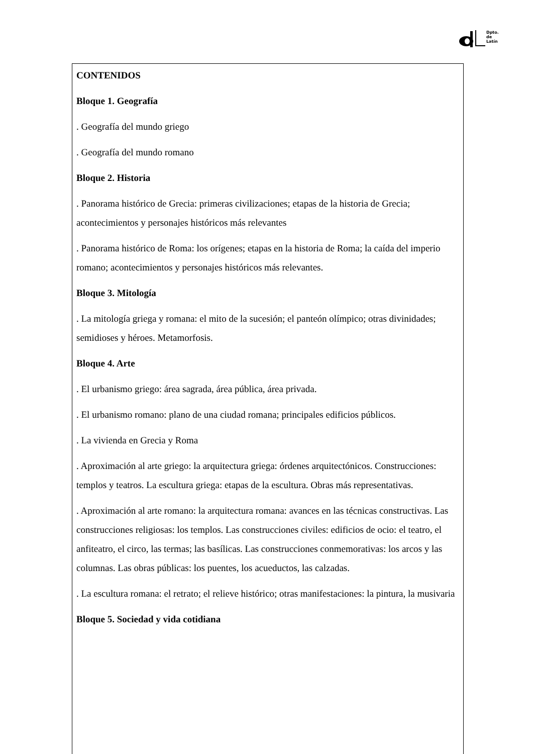Dpto.
de
Latín
CONTENIDOS
Bloque 1. Geografía
. Geografía del mundo griego
. Geografía del mundo romano
Bloque 2. Historia
. Panorama histórico de Grecia: primeras civilizaciones; etapas de la historia de Grecia; acontecimientos y personajes históricos más relevantes
. Panorama histórico de Roma: los orígenes; etapas en la historia de Roma; la caída del imperio romano; acontecimientos y personajes históricos más relevantes.
Bloque 3. Mitología
. La mitología griega y romana: el mito de la sucesión; el panteón olímpico; otras divinidades; semidioses y héroes. Metamorfosis.
Bloque 4. Arte
. El urbanismo griego: área sagrada, área pública, área privada.
. El urbanismo romano: plano de una ciudad romana; principales edificios públicos.
. La vivienda en Grecia y Roma
. Aproximación al arte griego: la arquitectura griega: órdenes arquitectónicos. Construcciones: templos y teatros. La escultura griega: etapas de la escultura. Obras más representativas.
. Aproximación al arte romano: la arquitectura romana: avances en las técnicas constructivas. Las construcciones religiosas: los templos. Las construcciones civiles: edificios de ocio: el teatro, el anfiteatro, el circo, las termas; las basílicas. Las construcciones conmemorativas: los arcos y las columnas. Las obras públicas: los puentes, los acueductos, las calzadas.
. La escultura romana: el retrato; el relieve histórico; otras manifestaciones: la pintura, la musivaria
Bloque 5. Sociedad y vida cotidiana